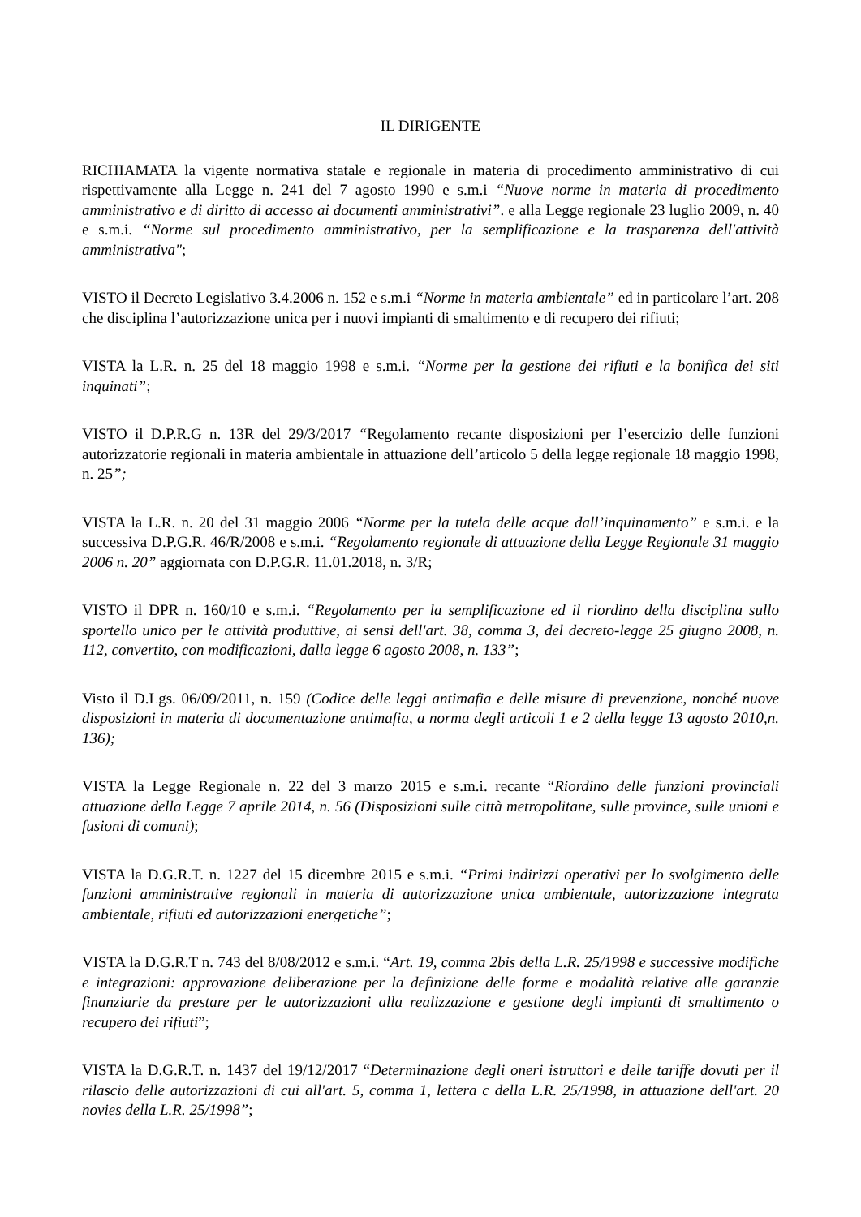IL DIRIGENTE
RICHIAMATA la vigente normativa statale e regionale in materia di procedimento amministrativo di cui rispettivamente alla Legge n. 241 del 7 agosto 1990 e s.m.i “Nuove norme in materia di procedimento amministrativo e di diritto di accesso ai documenti amministrativi”. e alla Legge regionale 23 luglio 2009, n. 40 e s.m.i. “Norme sul procedimento amministrativo, per la semplificazione e la trasparenza dell'attività amministrativa";
VISTO il Decreto Legislativo 3.4.2006 n. 152 e s.m.i “Norme in materia ambientale” ed in particolare l’art. 208 che disciplina l’autorizzazione unica per i nuovi impianti di smaltimento e di recupero dei rifiuti;
VISTA la L.R. n. 25 del 18 maggio 1998 e s.m.i. “Norme per la gestione dei rifiuti e la bonifica dei siti inquinati”;
VISTO il D.P.R.G n. 13R del 29/3/2017 “Regolamento recante disposizioni per l’esercizio delle funzioni autorizzatorie regionali in materia ambientale in attuazione dell’articolo 5 della legge regionale 18 maggio 1998, n. 25”;
VISTA la L.R. n. 20 del 31 maggio 2006 “Norme per la tutela delle acque dall’inquinamento” e s.m.i. e la successiva D.P.G.R. 46/R/2008 e s.m.i. “Regolamento regionale di attuazione della Legge Regionale 31 maggio 2006 n. 20” aggiornata con D.P.G.R. 11.01.2018, n. 3/R;
VISTO il DPR n. 160/10 e s.m.i. “Regolamento per la semplificazione ed il riordino della disciplina sullo sportello unico per le attività produttive, ai sensi dell'art. 38, comma 3, del decreto-legge 25 giugno 2008, n. 112, convertito, con modificazioni, dalla legge 6 agosto 2008, n. 133”;
Visto il D.Lgs. 06/09/2011, n. 159 (Codice delle leggi antimafia e delle misure di prevenzione, nonché nuove disposizioni in materia di documentazione antimafia, a norma degli articoli 1 e 2 della legge 13 agosto 2010,n. 136);
VISTA la Legge Regionale n. 22 del 3 marzo 2015 e s.m.i. recante “Riordino delle funzioni provinciali attuazione della Legge 7 aprile 2014, n. 56 (Disposizioni sulle città metropolitane, sulle province, sulle unioni e fusioni di comuni);
VISTA la D.G.R.T. n. 1227 del 15 dicembre 2015 e s.m.i. “Primi indirizzi operativi per lo svolgimento delle funzioni amministrative regionali in materia di autorizzazione unica ambientale, autorizzazione integrata ambientale, rifiuti ed autorizzazioni energetiche”;
VISTA la D.G.R.T n. 743 del 8/08/2012 e s.m.i. “Art. 19, comma 2bis della L.R. 25/1998 e successive modifiche e integrazioni: approvazione deliberazione per la definizione delle forme e modalità relative alle garanzie finanziarie da prestare per le autorizzazioni alla realizzazione e gestione degli impianti di smaltimento o recupero dei rifiuti”;
VISTA la D.G.R.T. n. 1437 del 19/12/2017 “Determinazione degli oneri istruttori e delle tariffe dovuti per il rilascio delle autorizzazioni di cui all'art. 5, comma 1, lettera c della L.R. 25/1998, in attuazione dell'art. 20 novies della L.R. 25/1998”;